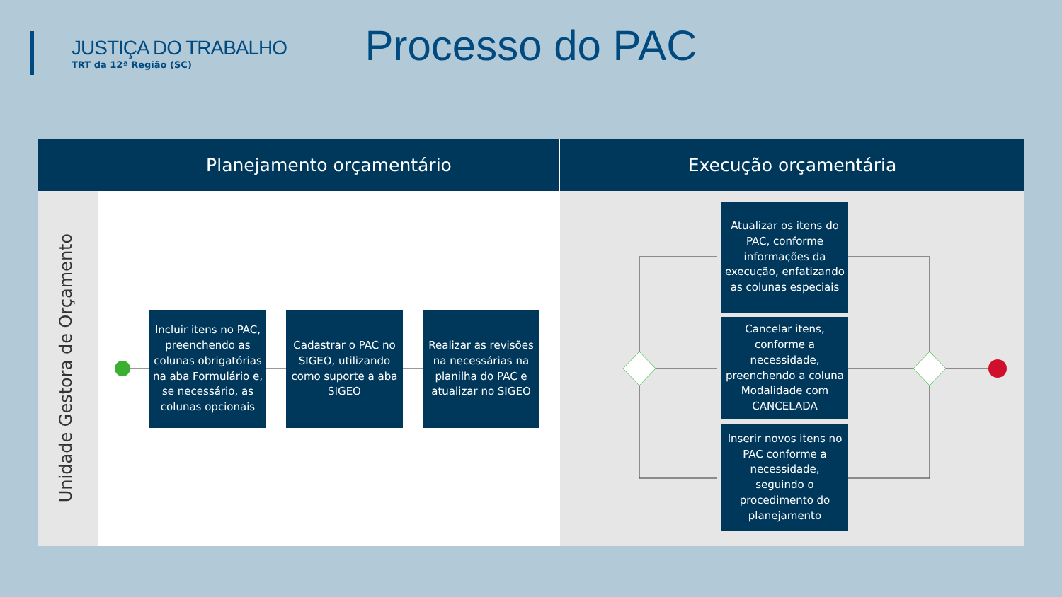JUSTIÇA DO TRABALHO
TRT da 12ª Região (SC)
Processo do PAC
Planejamento orçamentário Execução orçamentária
Unidade Gestora de Orçamento
Incluir itens no PAC, preenchendo as colunas obrigatórias na aba Formulário e, se necessário, as colunas opcionais
Cadastrar o PAC no SIGEO, utilizando como suporte a aba SIGEO
Realizar as revisões na necessárias na planilha do PAC e atualizar no SIGEO
Atualizar os itens do PAC, conforme informações da execução, enfatizando as colunas especiais
Cancelar itens, conforme a necessidade, preenchendo a coluna Modalidade com CANCELADA
Inserir novos itens no PAC conforme a necessidade, seguindo o procedimento do planejamento